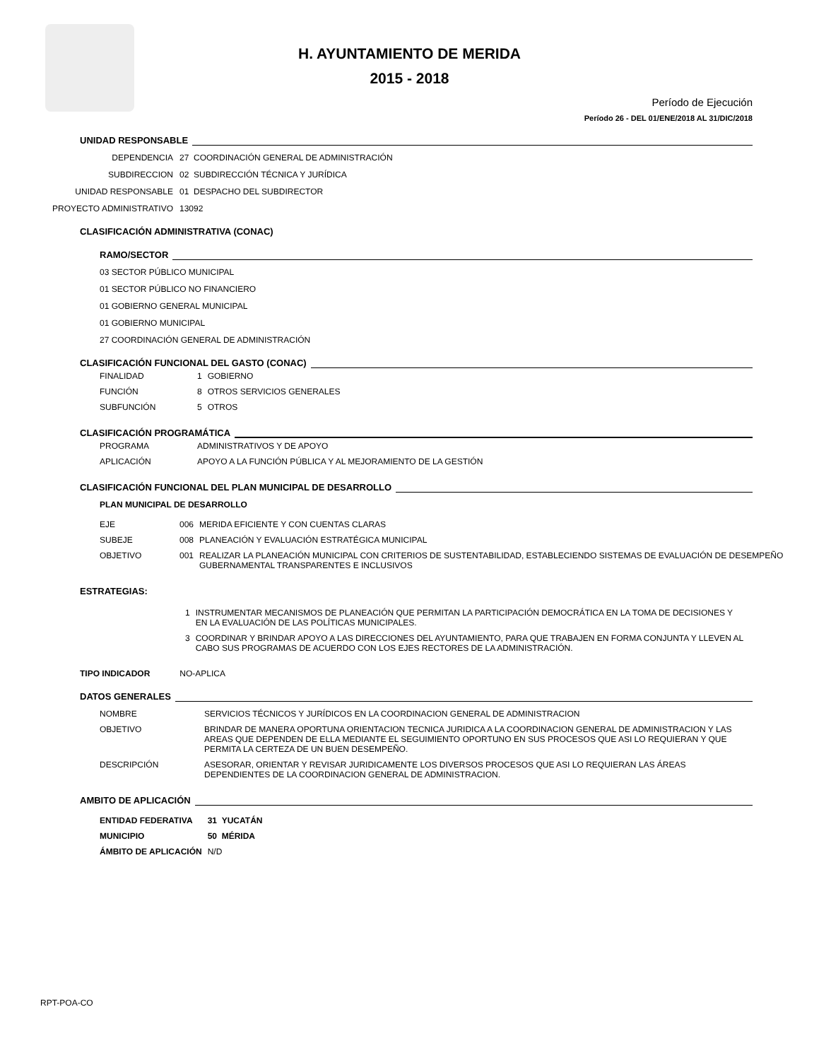H. AYUNTAMIENTO DE MERIDA
2015 - 2018
Período de Ejecución
Período 26 - DEL 01/ENE/2018 AL 31/DIC/2018
UNIDAD RESPONSABLE
DEPENDENCIA 27 COORDINACIÓN GENERAL DE ADMINISTRACIÓN
SUBDIRECCION 02 SUBDIRECCIÓN TÉCNICA Y JURÍDICA
UNIDAD RESPONSABLE 01 DESPACHO DEL SUBDIRECTOR
PROYECTO ADMINISTRATIVO 13092
CLASIFICACIÓN ADMINISTRATIVA (CONAC)
RAMO/SECTOR
03 SECTOR PÚBLICO MUNICIPAL
01 SECTOR PÚBLICO NO FINANCIERO
01 GOBIERNO GENERAL MUNICIPAL
01 GOBIERNO MUNICIPAL
27 COORDINACIÓN GENERAL DE ADMINISTRACIÓN
CLASIFICACIÓN FUNCIONAL DEL GASTO (CONAC)
| FINALIDAD | 1 | GOBIERNO |
| FUNCIÓN | 8 | OTROS SERVICIOS GENERALES |
| SUBFUNCIÓN | 5 | OTROS |
CLASIFICACIÓN PROGRAMÁTICA
| PROGRAMA | ADMINISTRATIVOS Y DE APOYO |
| APLICACIÓN | APOYO A LA FUNCIÓN PÚBLICA Y AL MEJORAMIENTO DE LA GESTIÓN |
CLASIFICACIÓN FUNCIONAL DEL PLAN MUNICIPAL DE DESARROLLO
PLAN MUNICIPAL DE DESARROLLO
| EJE | 006 | MERIDA EFICIENTE Y CON CUENTAS CLARAS |
| SUBEJE | 008 | PLANEACIÓN Y EVALUACIÓN ESTRATÉGICA MUNICIPAL |
| OBJETIVO | 001 | REALIZAR LA PLANEACIÓN MUNICIPAL CON CRITERIOS DE SUSTENTABILIDAD, ESTABLECIENDO SISTEMAS DE EVALUACIÓN DE DESEMPEÑO GUBERNAMENTAL TRANSPARENTES E INCLUSIVOS |
ESTRATEGIAS:
| 1 | INSTRUMENTAR MECANISMOS DE PLANEACIÓN QUE PERMITAN LA PARTICIPACIÓN DEMOCRÁTICA EN LA TOMA DE DECISIONES Y EN LA EVALUACIÓN DE LAS POLÍTICAS MUNICIPALES. |
| 3 | COORDINAR Y BRINDAR APOYO A LAS DIRECCIONES DEL AYUNTAMIENTO, PARA QUE TRABAJEN EN FORMA CONJUNTA Y LLEVEN AL CABO SUS PROGRAMAS DE ACUERDO CON LOS EJES RECTORES DE LA ADMINISTRACIÓN. |
TIPO INDICADOR NO-APLICA
DATOS GENERALES
| NOMBRE | SERVICIOS TÉCNICOS Y JURÍDICOS EN LA COORDINACION GENERAL DE ADMINISTRACION |
| OBJETIVO | BRINDAR DE MANERA OPORTUNA ORIENTACION TECNICA JURIDICA A LA COORDINACION GENERAL DE ADMINISTRACION Y LAS AREAS QUE DEPENDEN DE ELLA MEDIANTE EL SEGUIMIENTO OPORTUNO EN SUS PROCESOS QUE ASI LO REQUIERAN Y QUE PERMITA LA CERTEZA DE UN BUEN DESEMPEÑO. |
| DESCRIPCIÓN | ASESORAR, ORIENTAR Y REVISAR JURIDICAMENTE LOS DIVERSOS PROCESOS QUE ASI LO REQUIERAN LAS ÁREAS DEPENDIENTES DE LA COORDINACION GENERAL DE ADMINISTRACION. |
AMBITO DE APLICACIÓN
| ENTIDAD FEDERATIVA | 31 YUCATÁN |
| MUNICIPIO | 50 MÉRIDA |
| ÁMBITO DE APLICACIÓN | N/D |
RPT-POA-CO